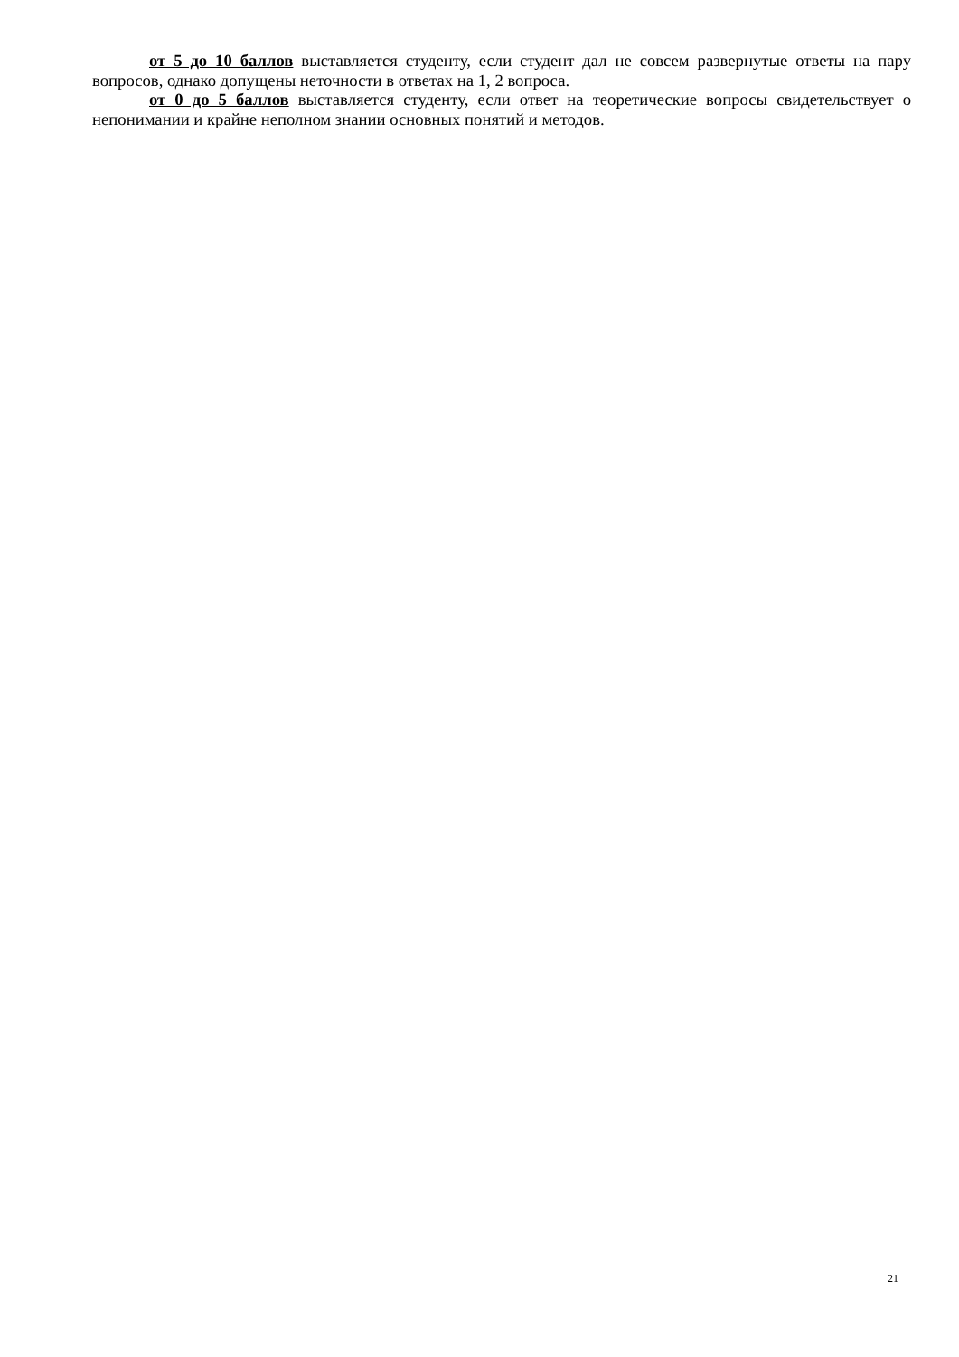от 5 до 10 баллов выставляется студенту, если студент дал не совсем развернутые ответы на пару вопросов, однако допущены неточности в ответах на 1, 2 вопроса.
от 0 до 5 баллов выставляется студенту, если ответ на теоретические вопросы свидетельствует о непонимании и крайне неполном знании основных понятий и методов.
21